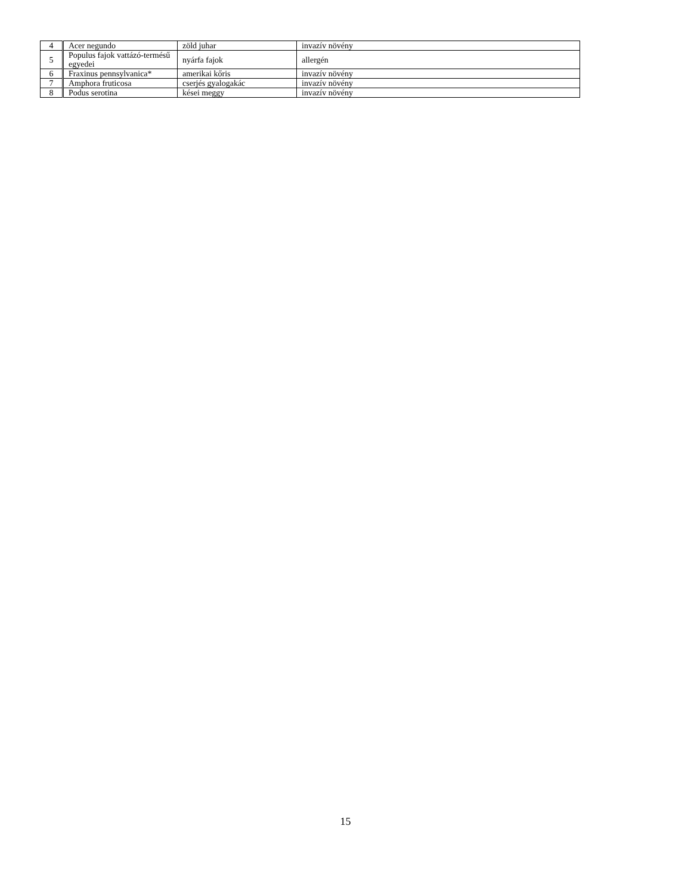| 4 | Acer negundo | zöld juhar | invazív növény |
| 5 | Populus fajok vattázó-termésű egyedei | nyárfa fajok | allergén |
| 6 | Fraxinus pennsylvanica* | amerikai kőris | invazív növény |
| 7 | Amphora fruticosa | cserjés gyalogakác | invazív növény |
| 8 | Podus serotina | kései meggy | invazív növény |
15